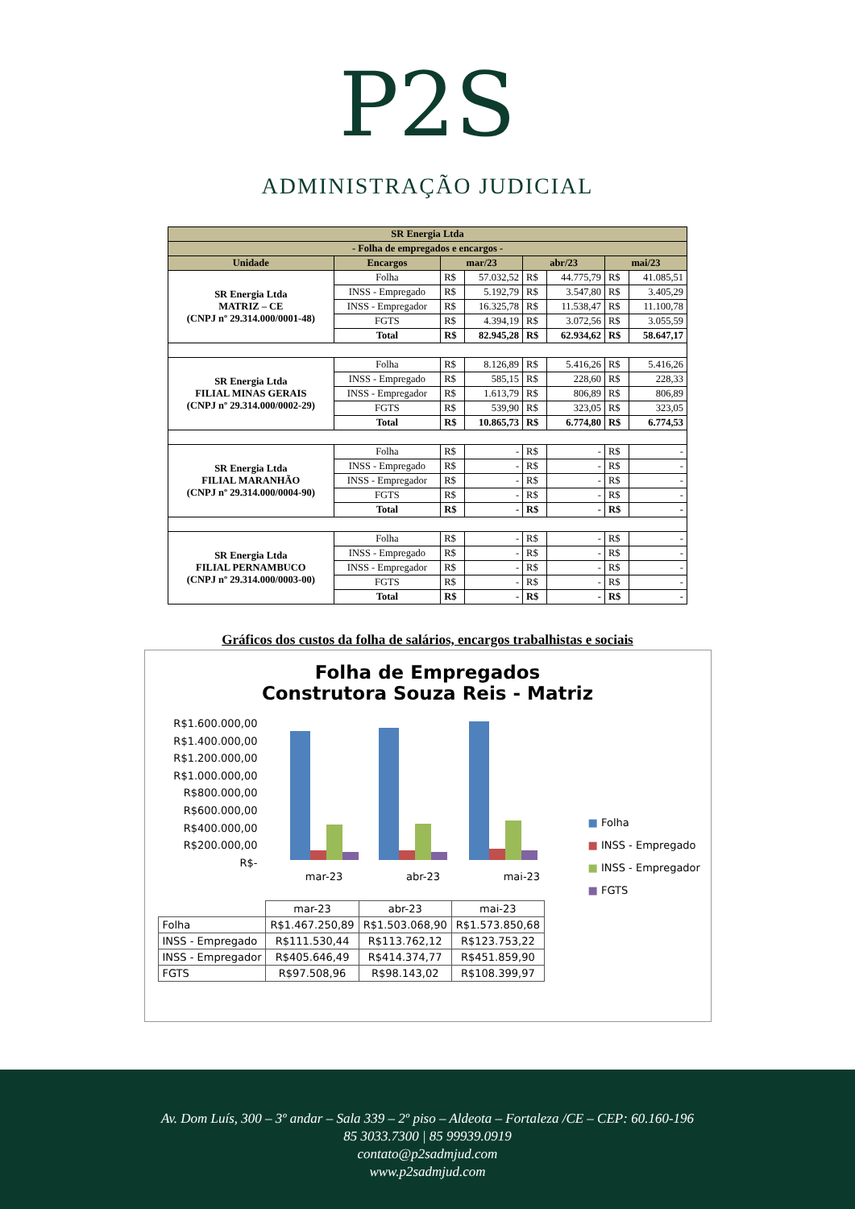P2S
ADMINISTRAÇÃO JUDICIAL
| SR Energia Ltda | | | | | | | |
| --- | --- | --- | --- | --- | --- | --- | --- |
| - Folha de empregados e encargos - | | | | | | | |
| Unidade | Encargos | mar/23 | | abr/23 | | mai/23 | |
| SR Energia Ltda MATRIZ – CE (CNPJ nº 29.314.000/0001-48) | Folha | R$ | 57.032,52 | R$ | 44.775,79 | R$ | 41.085,51 |
| | INSS - Empregado | R$ | 5.192,79 | R$ | 3.547,80 | R$ | 3.405,29 |
| | INSS - Empregador | R$ | 16.325,78 | R$ | 11.538,47 | R$ | 11.100,78 |
| | FGTS | R$ | 4.394,19 | R$ | 3.072,56 | R$ | 3.055,59 |
| | Total | R$ | 82.945,28 | R$ | 62.934,62 | R$ | 58.647,17 |
| SR Energia Ltda FILIAL MINAS GERAIS (CNPJ nº 29.314.000/0002-29) | Folha | R$ | 8.126,89 | R$ | 5.416,26 | R$ | 5.416,26 |
| | INSS - Empregado | R$ | 585,15 | R$ | 228,60 | R$ | 228,33 |
| | INSS - Empregador | R$ | 1.613,79 | R$ | 806,89 | R$ | 806,89 |
| | FGTS | R$ | 539,90 | R$ | 323,05 | R$ | 323,05 |
| | Total | R$ | 10.865,73 | R$ | 6.774,80 | R$ | 6.774,53 |
| SR Energia Ltda FILIAL MARANHÃO (CNPJ nº 29.314.000/0004-90) | Folha | R$ | - | R$ | - | R$ | - |
| | INSS - Empregado | R$ | - | R$ | - | R$ | - |
| | INSS - Empregador | R$ | - | R$ | - | R$ | - |
| | FGTS | R$ | - | R$ | - | R$ | - |
| | Total | R$ | - | R$ | - | R$ | - |
| SR Energia Ltda FILIAL PERNAMBUCO (CNPJ nº 29.314.000/0003-00) | Folha | R$ | - | R$ | - | R$ | - |
| | INSS - Empregado | R$ | - | R$ | - | R$ | - |
| | INSS - Empregador | R$ | - | R$ | - | R$ | - |
| | FGTS | R$ | - | R$ | - | R$ | - |
| | Total | R$ | - | R$ | - | R$ | - |
Gráficos dos custos da folha de salários, encargos trabalhistas e sociais
Folha de Empregados
Construtora Souza Reis - Matriz
R$1.600.000,00
R$1.400.000,00
R$1.200.000,00
R$1.000.000,00
R$800.000,00
R$600.000,00
R$400.000,00
R$200.000,00
R$-
mar-23 abr-23 mai-23
■ Folha
■ INSS - Empregado
■ INSS - Empregador
■ FGTS
| | mar-23 | abr-23 | mai-23 |
| Folha | R$1.467.250,89 | R$1.503.068,90 | R$1.573.850,68 |
| INSS - Empregado | R$111.530,44 | R$113.762,12 | R$123.753,22 |
| INSS - Empregador | R$405.646,49 | R$414.374,77 | R$451.859,90 |
| FGTS | R$97.508,96 | R$98.143,02 | R$108.399,97 |
Av. Dom Luís, 300 – 3º andar – Sala 339 – 2º piso – Aldeota – Fortaleza /CE – CEP: 60.160-196
85 3033.7300 | 85 99939.0919
contato@p2sadmjud.com
www.p2sadmjud.com